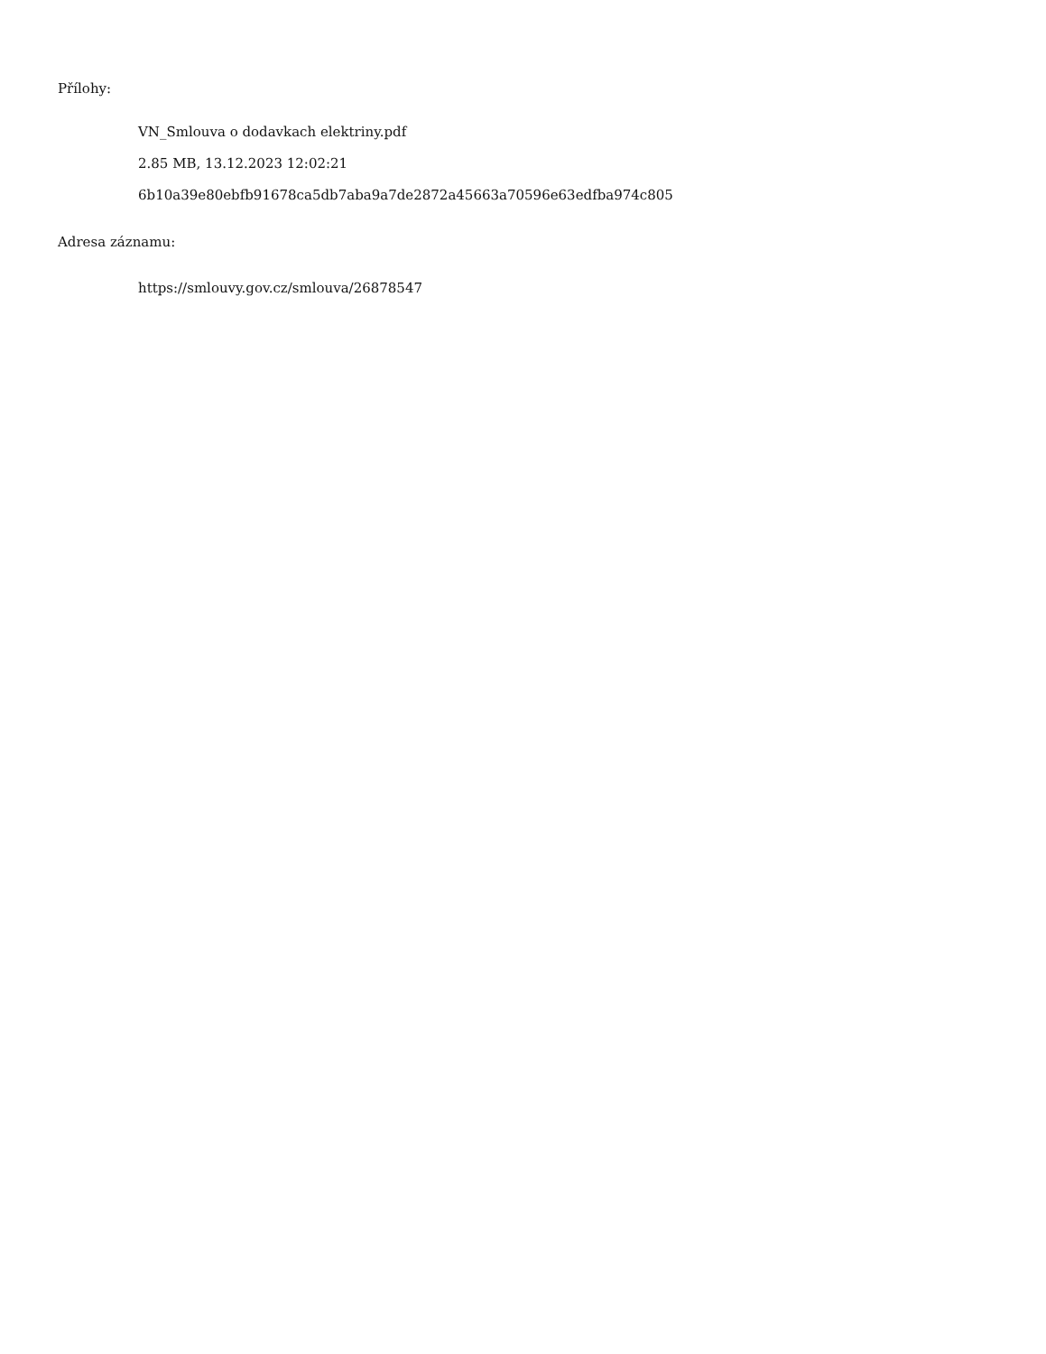Přílohy:
VN_Smlouva o dodavkach elektriny.pdf
2.85 MB, 13.12.2023 12:02:21
6b10a39e80ebfb91678ca5db7aba9a7de2872a45663a70596e63edfba974c805
Adresa záznamu:
https://smlouvy.gov.cz/smlouva/26878547